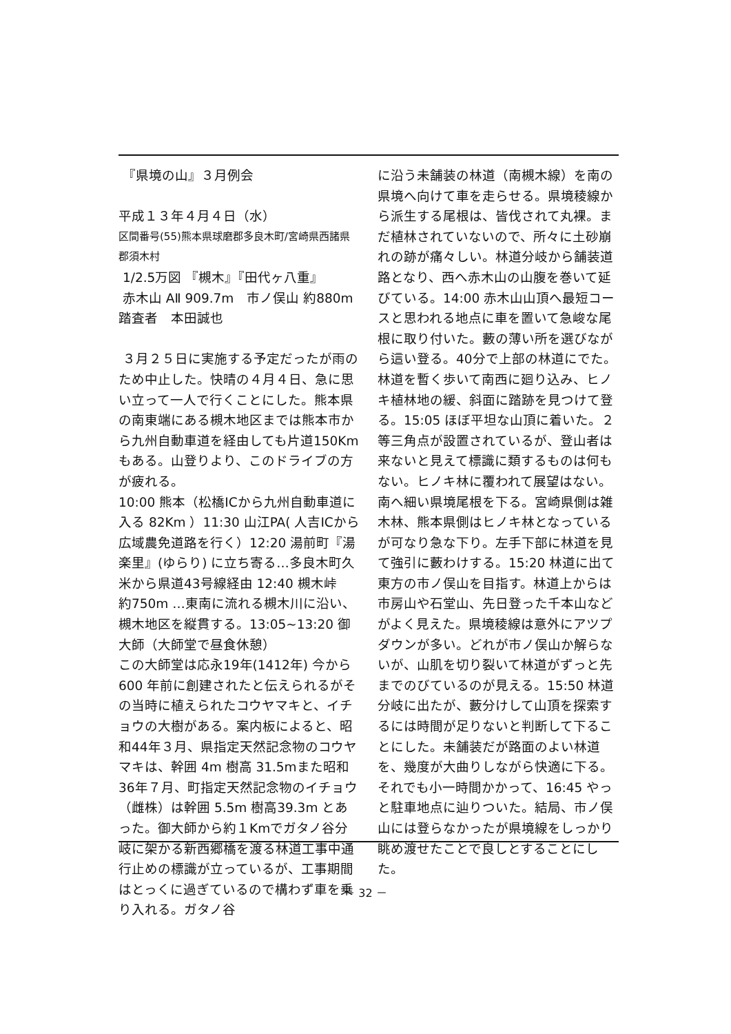『県境の山』３月例会
平成１３年４月４日（水）
区間番号(55)熊本県球磨郡多良木町/宮崎県西諸県郡須木村
1/2.5万図 『槻木』『田代ヶ八重』
赤木山 AⅡ 909.7m　市ノ俣山 約880m
踏査者　本田誠也
３月２５日に実施する予定だったが雨のため中止した。快晴の４月４日、急に思い立って一人で行くことにした。熊本県の南東端にある槻木地区までは熊本市から九州自動車道を経由しても片道150Km もある。山登りより、このドライブの方が疲れる。
10:00 熊本（松橋ICから九州自動車道に入る 82Km ）11:30 山江PA( 人吉ICから広域農免道路を行く）12:20 湯前町『湯楽里』(ゆらり) に立ち寄る…多良木町久米から県道43号線経由 12:40 槻木峠　約750m …東南に流れる槻木川に沿い、槻木地区を縦貫する。13:05~13:20 御大師（大師堂で昼食休憩）
この大師堂は応永19年(1412年) 今から600 年前に創建されたと伝えられるがその当時に植えられたコウヤマキと、イチョウの大樹がある。案内板によると、昭和44年３月、県指定天然記念物のコウヤマキは、幹囲 4m 樹高 31.5mまた昭和36年７月、町指定天然記念物のイチョウ（雌株）は幹囲 5.5m 樹高39.3m とあった。御大師から約１Kmでガタノ谷分岐に架かる新西郷橋を渡る林道工事中通行止めの標識が立っているが、工事期間はとっくに過ぎているので構わず車を乗り入れる。ガタノ谷
に沿う未舗装の林道（南槻木線）を南の県境へ向けて車を走らせる。県境稜線から派生する尾根は、皆伐されて丸裸。まだ植林されていないので、所々に土砂崩れの跡が痛々しい。林道分岐から舗装道路となり、西へ赤木山の山腹を巻いて延びている。14:00 赤木山山頂へ最短コースと思われる地点に車を置いて急峻な尾根に取り付いた。藪の薄い所を選びながら這い登る。40分で上部の林道にでた。林道を暫く歩いて南西に廻り込み、ヒノキ植林地の緩、斜面に踏跡を見つけて登る。15:05 ほぼ平坦な山頂に着いた。２等三角点が設置されているが、登山者は来ないと見えて標識に類するものは何もない。ヒノキ林に覆われて展望はない。南へ細い県境尾根を下る。宮崎県側は雑木林、熊本県側はヒノキ林となっているが可なり急な下り。左手下部に林道を見て強引に藪わけする。15:20 林道に出て東方の市ノ俣山を目指す。林道上からは市房山や石堂山、先日登った千本山などがよく見えた。県境稜線は意外にアツプダウンが多い。どれが市ノ俣山か解らないが、山肌を切り裂いて林道がずっと先までのびているのが見える。15:50 林道分岐に出たが、藪分けして山頂を探索するには時間が足りないと判断して下ることにした。未舗装だが路面のよい林道を、幾度が大曲りしながら快適に下る。それでも小一時間かかって、16:45 やっと駐車地点に辿りついた。結局、市ノ俣山には登らなかったが県境線をしっかり眺め渡せたことで良しとすることにした。
－ 32 －